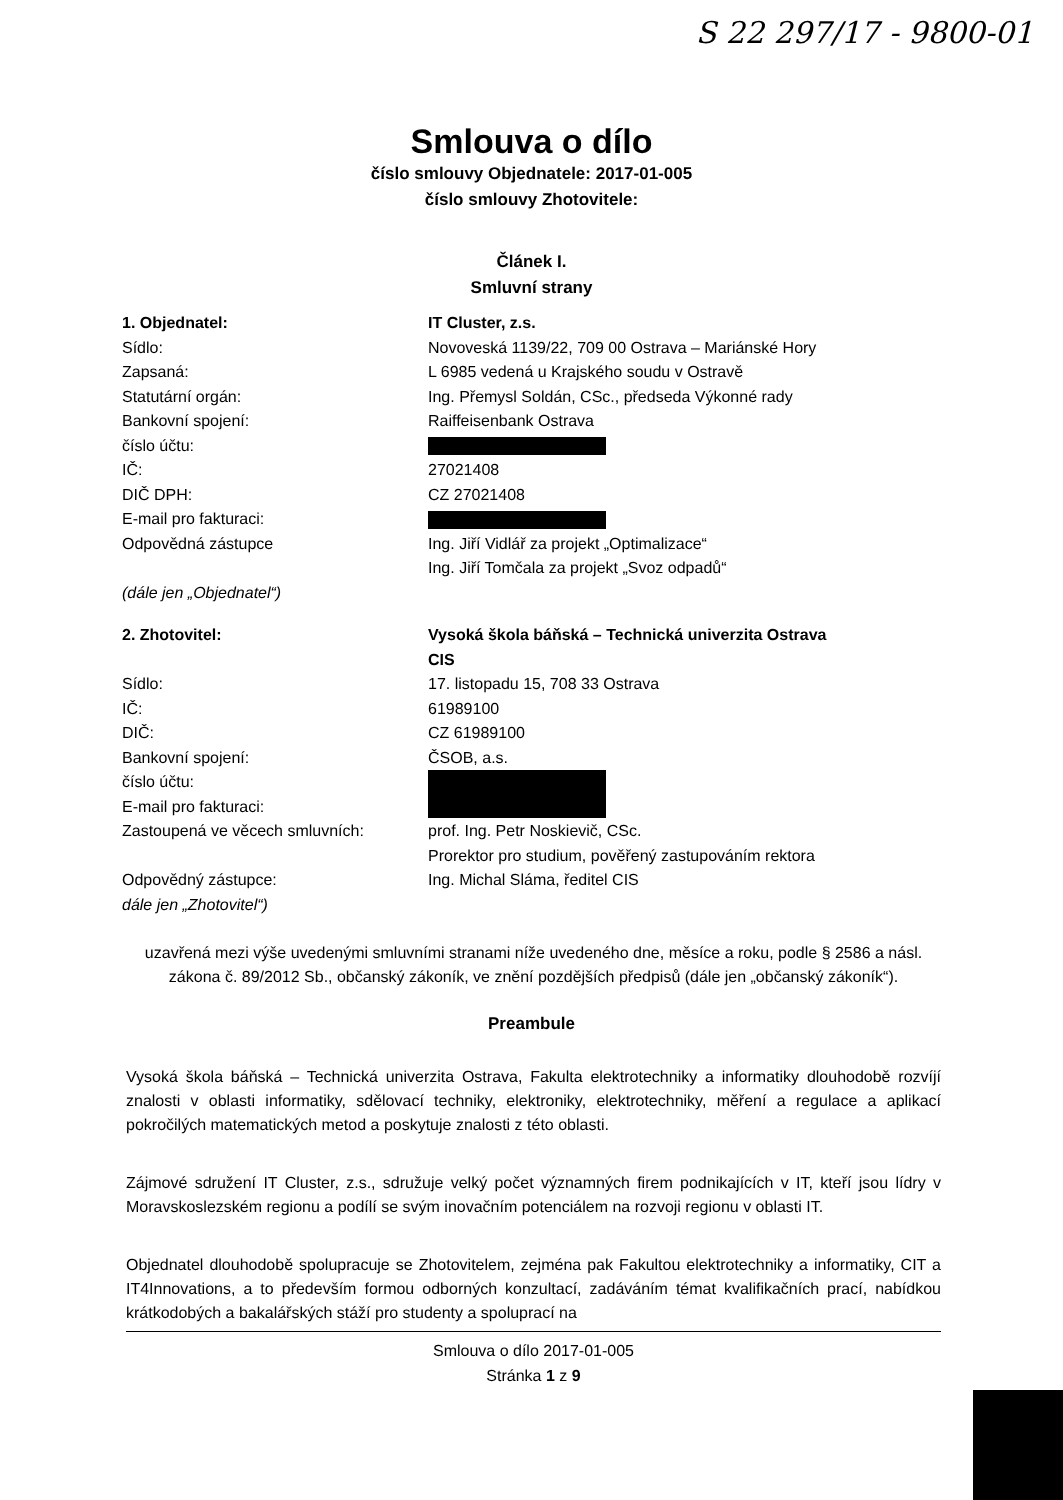S 22 297/17 - 9800-01
Smlouva o dílo
číslo smlouvy Objednatele: 2017-01-005
číslo smlouvy Zhotovitele:
Článek I.
Smluvní strany
1. Objednatel: IT Cluster, z.s.
Sídlo: Novoveská 1139/22, 709 00 Ostrava – Mariánské Hory
Zapsaná: L 6985 vedená u Krajského soudu v Ostravě
Statutární orgán: Ing. Přemysl Soldán, CSc., předseda Výkonné rady
Bankovní spojení: Raiffeisenbank Ostrava
číslo účtu:
IČ: 27021408
DIČ DPH: CZ 27021408
E-mail pro fakturaci:
Odpovědná zástupce Ing. Jiří Vidlář za projekt „Optimalizace“
Ing. Jiří Tomčala za projekt „Svoz odpadů“
(dále jen „Objednatel“)
2. Zhotovitel: Vysoká škola báňská – Technická univerzita Ostrava
CIS
Sídlo: 17. listopadu 15, 708 33 Ostrava
IČ: 61989100
DIČ: CZ 61989100
Bankovní spojení: ČSOB, a.s.
číslo účtu:
E-mail pro fakturaci:
Zastoupená ve věcech smluvních: prof. Ing. Petr Noskievič, CSc.
Prorektor pro studium, pověřený zastupováním rektora
Odpovědný zástupce: Ing. Michal Sláma, ředitel CIS
dále jen „Zhotovitel“)
uzavřená mezi výše uvedenými smluvními stranami níže uvedeného dne, měsíce a roku, podle § 2586 a násl. zákona č. 89/2012 Sb., občanský zákoník, ve znění pozdějších předpisů (dále jen „občanský zákoník“).
Preambule
Vysoká škola báňská – Technická univerzita Ostrava, Fakulta elektrotechniky a informatiky dlouhodobě rozvíjí znalosti v oblasti informatiky, sdělovací techniky, elektroniky, elektrotechniky, měření a regulace a aplikací pokročilých matematických metod a poskytuje znalosti z této oblasti.
Zájmové sdružení IT Cluster, z.s., sdružuje velký počet významných firem podnikajících v IT, kteří jsou lídry v Moravskoslezském regionu a podílí se svým inovačním potenciálem na rozvoji regionu v oblasti IT.
Objednatel dlouhodobě spolupracuje se Zhotovitelem, zejména pak Fakultou elektrotechniky a informatiky, CIT a IT4Innovations, a to především formou odborných konzultací, zadáváním témat kvalifikačních prací, nabídkou krátkodobých a bakalářských stáží pro studenty a spoluprací na
Smlouva o dílo 2017-01-005
Stránka 1 z 9